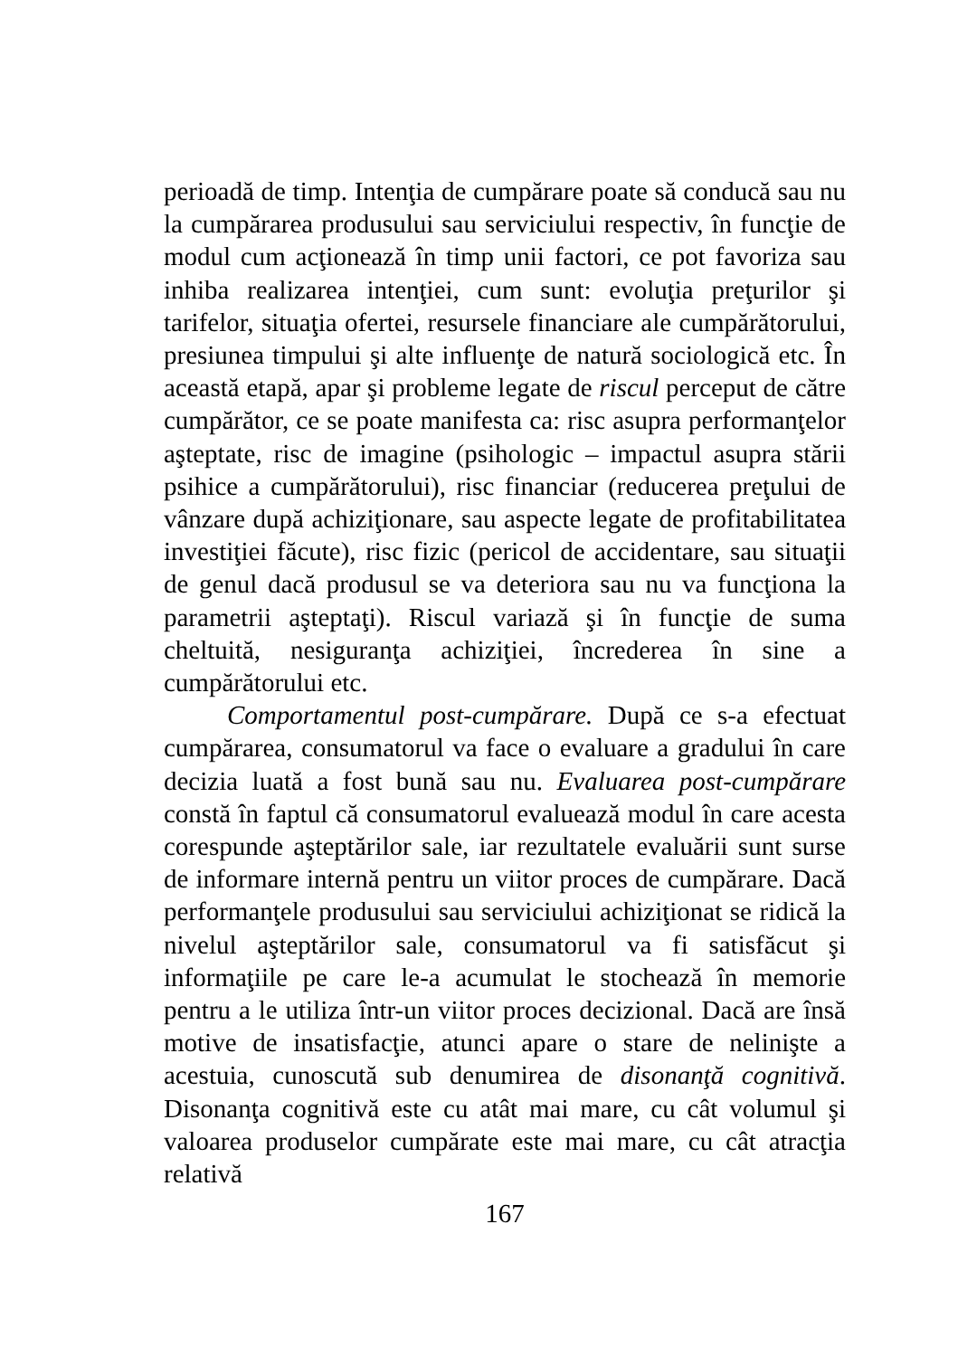perioadă de timp. Intenţia de cumpărare poate să conducă sau nu la cumpărarea produsului sau serviciului respectiv, în funcţie de modul cum acţionează în timp unii factori, ce pot favoriza sau inhiba realizarea intenţiei, cum sunt: evoluţia preţurilor şi tarifelor, situaţia ofertei, resursele financiare ale cumpărătorului, presiunea timpului şi alte influenţe de natură sociologică etc. În această etapă, apar şi probleme legate de riscul perceput de către cumpărător, ce se poate manifesta ca: risc asupra performanţelor aşteptate, risc de imagine (psihologic – impactul asupra stării psihice a cumpărătorului), risc financiar (reducerea preţului de vânzare după achiziţionare, sau aspecte legate de profitabilitatea investiţiei făcute), risc fizic (pericol de accidentare, sau situaţii de genul dacă produsul se va deteriora sau nu va funcţiona la parametrii aşteptaţi). Riscul variază şi în funcţie de suma cheltuită, nesiguranţa achiziţiei, încrederea în sine a cumpărătorului etc.
Comportamentul post-cumpărare. După ce s-a efectuat cumpărarea, consumatorul va face o evaluare a gradului în care decizia luată a fost bună sau nu. Evaluarea post-cumpărare constă în faptul că consumatorul evaluează modul în care acesta corespunde aşteptărilor sale, iar rezultatele evaluării sunt surse de informare internă pentru un viitor proces de cumpărare. Dacă performanţele produsului sau serviciului achiziţionat se ridică la nivelul aşteptărilor sale, consumatorul va fi satisfăcut şi informaţiile pe care le-a acumulat le stochează în memorie pentru a le utiliza într-un viitor proces decizional. Dacă are însă motive de insatisfacţie, atunci apare o stare de nelinişte a acestuia, cunoscută sub denumirea de disonanţă cognitivă. Disonanţa cognitivă este cu atât mai mare, cu cât volumul şi valoarea produselor cumpărate este mai mare, cu cât atracţia relativă
167